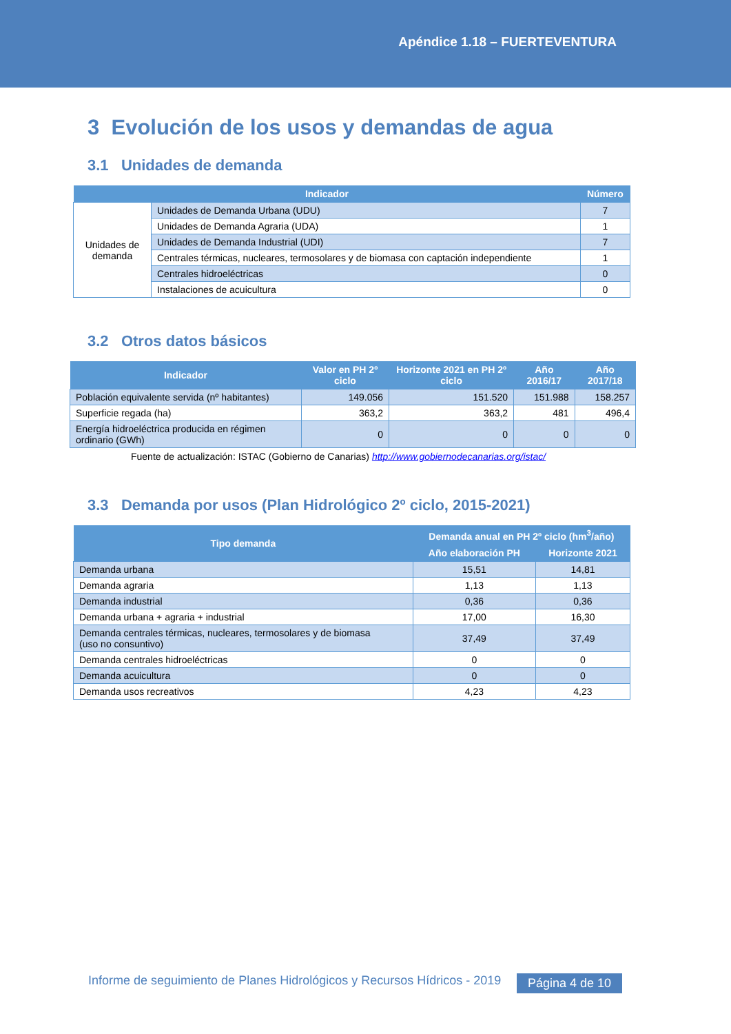Apéndice 1.18 – FUERTEVENTURA
3 Evolución de los usos y demandas de agua
3.1 Unidades de demanda
| Indicador | | Número |
| --- | --- | --- |
| Unidades de demanda | Unidades de Demanda Urbana (UDU) | 7 |
| | Unidades de Demanda Agraria (UDA) | 1 |
| | Unidades de Demanda Industrial (UDI) | 7 |
| | Centrales térmicas, nucleares, termosolares y de biomasa con captación independiente | 1 |
| | Centrales hidroeléctricas | 0 |
| | Instalaciones de acuicultura | 0 |
3.2 Otros datos básicos
| Indicador | Valor en PH 2º ciclo | Horizonte 2021 en PH 2º ciclo | Año 2016/17 | Año 2017/18 |
| --- | --- | --- | --- | --- |
| Población equivalente servida (nº habitantes) | 149.056 | 151.520 | 151.988 | 158.257 |
| Superficie regada (ha) | 363,2 | 363,2 | 481 | 496,4 |
| Energía hidroeléctrica producida en régimen ordinario (GWh) | 0 | 0 | 0 | 0 |
Fuente de actualización: ISTAC (Gobierno de Canarias) http://www.gobiernodecanarias.org/istac/
3.3 Demanda por usos (Plan Hidrológico 2º ciclo, 2015-2021)
| Tipo demanda | Demanda anual en PH 2º ciclo (hm<sup>3</sup>/año) | |
| --- | --- | --- |
| | Año elaboración PH | Horizonte 2021 |
| Demanda urbana | 15,51 | 14,81 |
| Demanda agraria | 1,13 | 1,13 |
| Demanda industrial | 0,36 | 0,36 |
| Demanda urbana + agraria + industrial | 17,00 | 16,30 |
| Demanda centrales térmicas, nucleares, termosolares y de biomasa (uso no consuntivo) | 37,49 | 37,49 |
| Demanda centrales hidroeléctricas | 0 | 0 |
| Demanda acuicultura | 0 | 0 |
| Demanda usos recreativos | 4,23 | 4,23 |
Informe de seguimiento de Planes Hidrológicos y Recursos Hídricos - 2019
Página 4 de 10